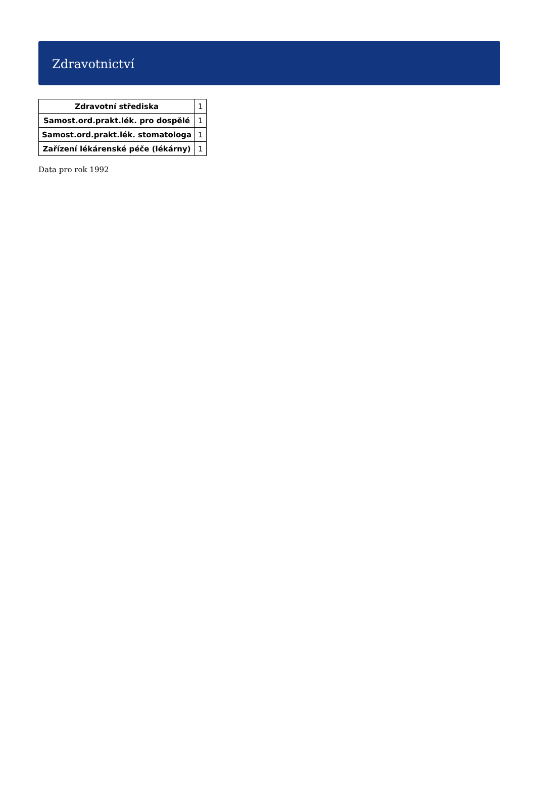Zdravotnictví
| Zdravotní střediska | 1 |
| Samost.ord.prakt.lék. pro dospělé | 1 |
| Samost.ord.prakt.lék. stomatologa | 1 |
| Zařízení lékárenské péče (lékárny) | 1 |
Data pro rok 1992